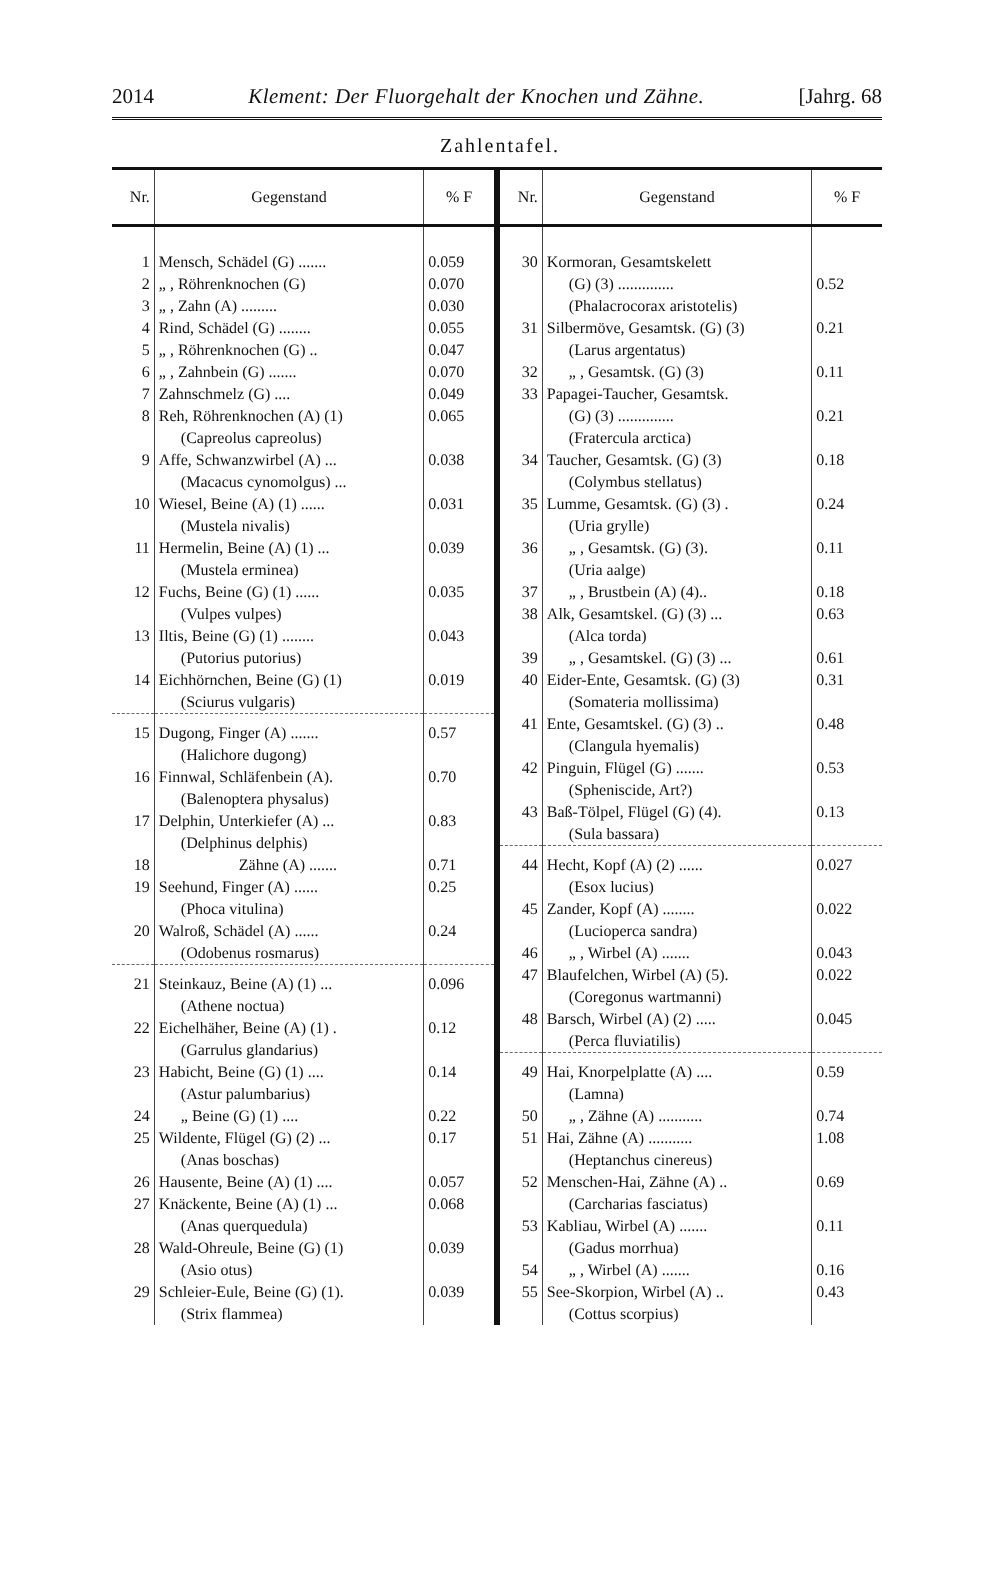2014 Klement: Der Fluorgehalt der Knochen und Zähne. [Jahrg. 68
Zahlentafel.
| Nr. | Gegenstand | % F |
| --- | --- | --- |
| 1 | Mensch, Schädel (G) ....... | 0.059 |
| 2 | „ , Röhrenknochen (G) | 0.070 |
| 3 | „ , Zahn (A) ......... | 0.030 |
| 4 | Rind, Schädel (G) ........ | 0.055 |
| 5 | „ , Röhrenknochen (G) .. | 0.047 |
| 6 | „ , Zahnbein (G) ....... | 0.070 |
| 7 | Zahnschmelz (G) .... | 0.049 |
| 8 | Reh, Röhrenknochen (A) (1) (Capreolus capreolus) | 0.065 |
| 9 | Affe, Schwanzwirbel (A) ... (Macacus cynomolgus) ... | 0.038 |
| 10 | Wiesel, Beine (A) (1) ...... (Mustela nivalis) | 0.031 |
| 11 | Hermelin, Beine (A) (1) ... (Mustela erminea) | 0.039 |
| 12 | Fuchs, Beine (G) (1) ...... (Vulpes vulpes) | 0.035 |
| 13 | Iltis, Beine (G) (1) ........ (Putorius putorius) | 0.043 |
| 14 | Eichhörnchen, Beine (G) (1) (Sciurus vulgaris) | 0.019 |
| 15 | Dugong, Finger (A) ....... (Halichore dugong) | 0.57 |
| 16 | Finnwal, Schläfenbein (A). (Balenoptera physalus) | 0.70 |
| 17 | Delphin, Unterkiefer (A) ... (Delphinus delphis) | 0.83 |
| 18 | Zähne (A) ....... | 0.71 |
| 19 | Seehund, Finger (A) ...... (Phoca vitulina) | 0.25 |
| 20 | Walroß, Schädel (A) ...... (Odobenus rosmarus) | 0.24 |
| 21 | Steinkauz, Beine (A) (1) ... (Athene noctua) | 0.096 |
| 22 | Eichelhäher, Beine (A) (1) . (Garrulus glandarius) | 0.12 |
| 23 | Habicht, Beine (G) (1) .... (Astur palumbarius) | 0.14 |
| 24 | „ Beine (G) (1) .... | 0.22 |
| 25 | Wildente, Flügel (G) (2) ... (Anas boschas) | 0.17 |
| 26 | Hausente, Beine (A) (1) .... | 0.057 |
| 27 | Knäckente, Beine (A) (1) ... (Anas querquedula) | 0.068 |
| 28 | Wald-Ohreule, Beine (G) (1) (Asio otus) | 0.039 |
| 29 | Schleier-Eule, Beine (G) (1). (Strix flammea) | 0.039 |
| Nr. | Gegenstand | % F |
| --- | --- | --- |
| 30 | Kormoran, Gesamtskelett (G) (3) .............. (Phalacrocorax aristotelis) | 0.52 |
| 31 | Silbermöve, Gesamtsk. (G) (3) (Larus argentatus) | 0.21 |
| 32 | „ , Gesamtsk. (G) (3) | 0.11 |
| 33 | Papagei-Taucher, Gesamtsk. (G) (3) .............. (Fratercula arctica) | 0.21 |
| 34 | Taucher, Gesamtsk. (G) (3) (Colymbus stellatus) | 0.18 |
| 35 | Lumme, Gesamtsk. (G) (3) . (Uria grylle) | 0.24 |
| 36 | „ , Gesamtsk. (G) (3). (Uria aalge) | 0.11 |
| 37 | „ , Brustbein (A) (4).. | 0.18 |
| 38 | Alk, Gesamtskel. (G) (3) ... (Alca torda) | 0.63 |
| 39 | „ , Gesamtskel. (G) (3) ... | 0.61 |
| 40 | Eider-Ente, Gesamtsk. (G) (3) (Somateria mollissima) | 0.31 |
| 41 | Ente, Gesamtskel. (G) (3) .. (Clangula hyemalis) | 0.48 |
| 42 | Pinguin, Flügel (G) ....... (Spheniscide, Art?) | 0.53 |
| 43 | Baß-Tölpel, Flügel (G) (4). (Sula bassara) | 0.13 |
| 44 | Hecht, Kopf (A) (2) ...... (Esox lucius) | 0.027 |
| 45 | Zander, Kopf (A) ........ (Lucioperca sandra) | 0.022 |
| 46 | „ , Wirbel (A) ....... | 0.043 |
| 47 | Blaufelchen, Wirbel (A) (5). (Coregonus wartmanni) | 0.022 |
| 48 | Barsch, Wirbel (A) (2) ..... (Perca fluviatilis) | 0.045 |
| 49 | Hai, Knorpelplatte (A) .... (Lamna) | 0.59 |
| 50 | „ , Zähne (A) ........... | 0.74 |
| 51 | Hai, Zähne (A) ........... (Heptanchus cinereus) | 1.08 |
| 52 | Menschen-Hai, Zähne (A) .. (Carcharias fasciatus) | 0.69 |
| 53 | Kabliau, Wirbel (A) ....... (Gadus morrhua) | 0.11 |
| 54 | „ , Wirbel (A) ....... | 0.16 |
| 55 | See-Skorpion, Wirbel (A) .. (Cottus scorpius) | 0.43 |